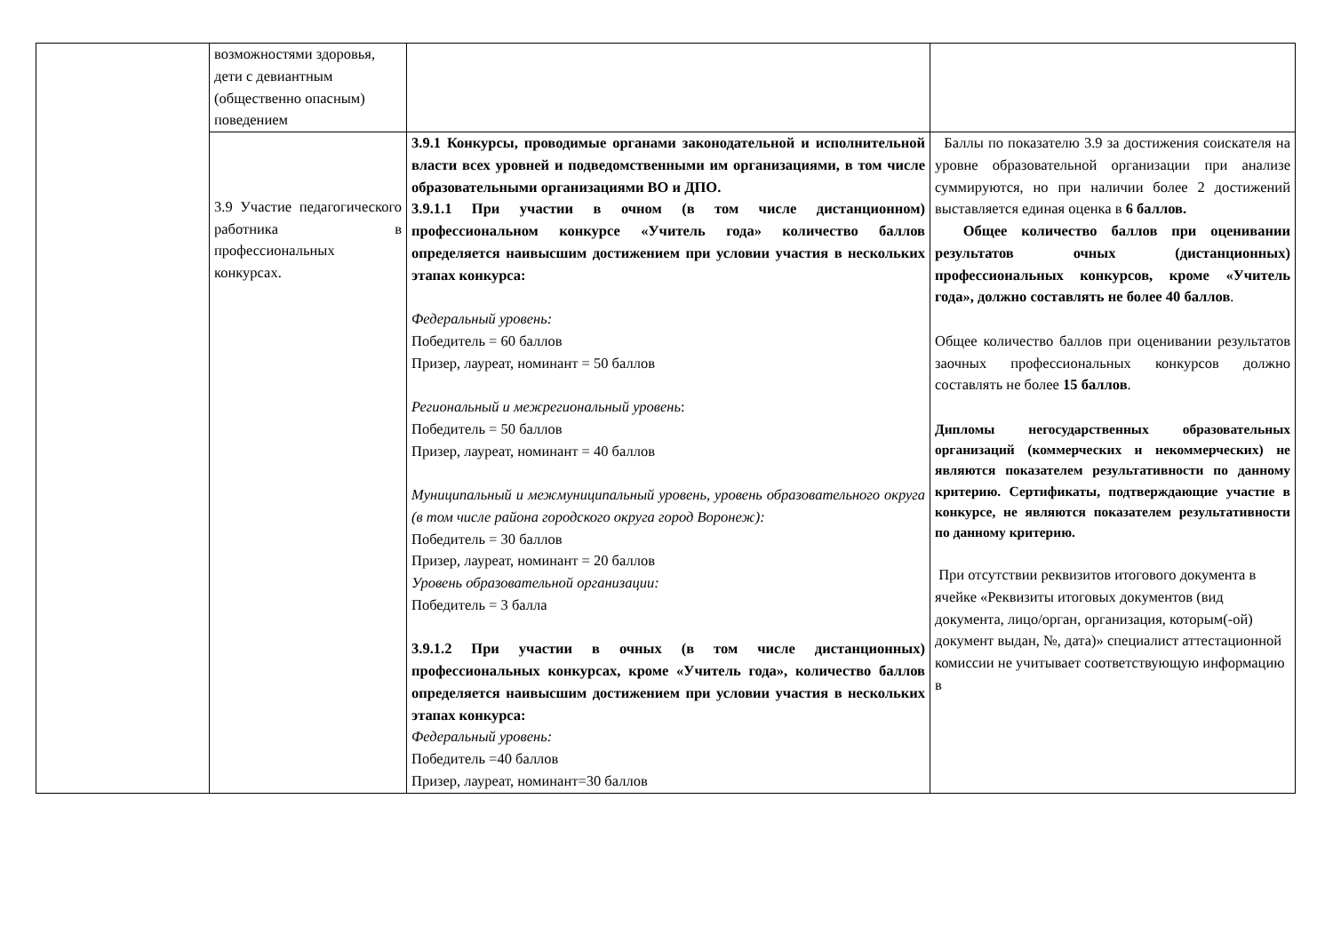| | возможностями здоровья, дети с девиантным (общественно опасным) поведением | | |
| | 3.9 Участие педагогического работника в профессиональных конкурсах. | 3.9.1 Конкурсы, проводимые органами законодательной и исполнительной власти всех уровней и подведомственными им организациями, в том числе образовательными организациями ВО и ДПО. 3.9.1.1 При участии в очном (в том числе дистанционном) профессиональном конкурсе «Учитель года» количество баллов определяется наивысшим достижением при условии участия в нескольких этапах конкурса: Федеральный уровень: Победитель = 60 баллов Призер, лауреат, номинант = 50 баллов Региональный и межрегиональный уровень : Победитель = 50 баллов Призер, лауреат, номинант = 40 баллов Муниципальный и межмуниципальный уровень, уровень образовательного округа (в том числе района городского округа город Воронеж): Победитель = 30 баллов Призер, лауреат, номинант = 20 баллов Уровень образовательной организации: Победитель = 3 балла 3.9.1.2 При участии в очных (в том числе дистанционных) профессиональных конкурсах, кроме «Учитель года», количество баллов определяется наивысшим достижением при условии участия в нескольких этапах конкурса: Федеральный уровень: Победитель =40 баллов Призер, лауреат, номинант=30 баллов | Баллы по показателю 3.9 за достижения соискателя на уровне образовательной организации при анализе суммируются, но при наличии более 2 достижений выставляется единая оценка в 6 баллов. Общее количество баллов при оценивании результатов очных (дистанционных) профессиональных конкурсов, кроме «Учитель года», должно составлять не более 40 баллов . Общее количество баллов при оценивании результатов заочных профессиональных конкурсов должно составлять не более 15 баллов . Дипломы негосударственных образовательных организаций (коммерческих и некоммерческих) не являются показателем результативности по данному критерию. Сертификаты, подтверждающие участие в конкурсе, не являются показателем результативности по данному критерию. При отсутствии реквизитов итогового документа в ячейке «Реквизиты итоговых документов (вид документа, лицо/орган, организация, которым(-ой) документ выдан, №, дата)» специалист аттестационной комиссии не учитывает соответствующую информацию в |